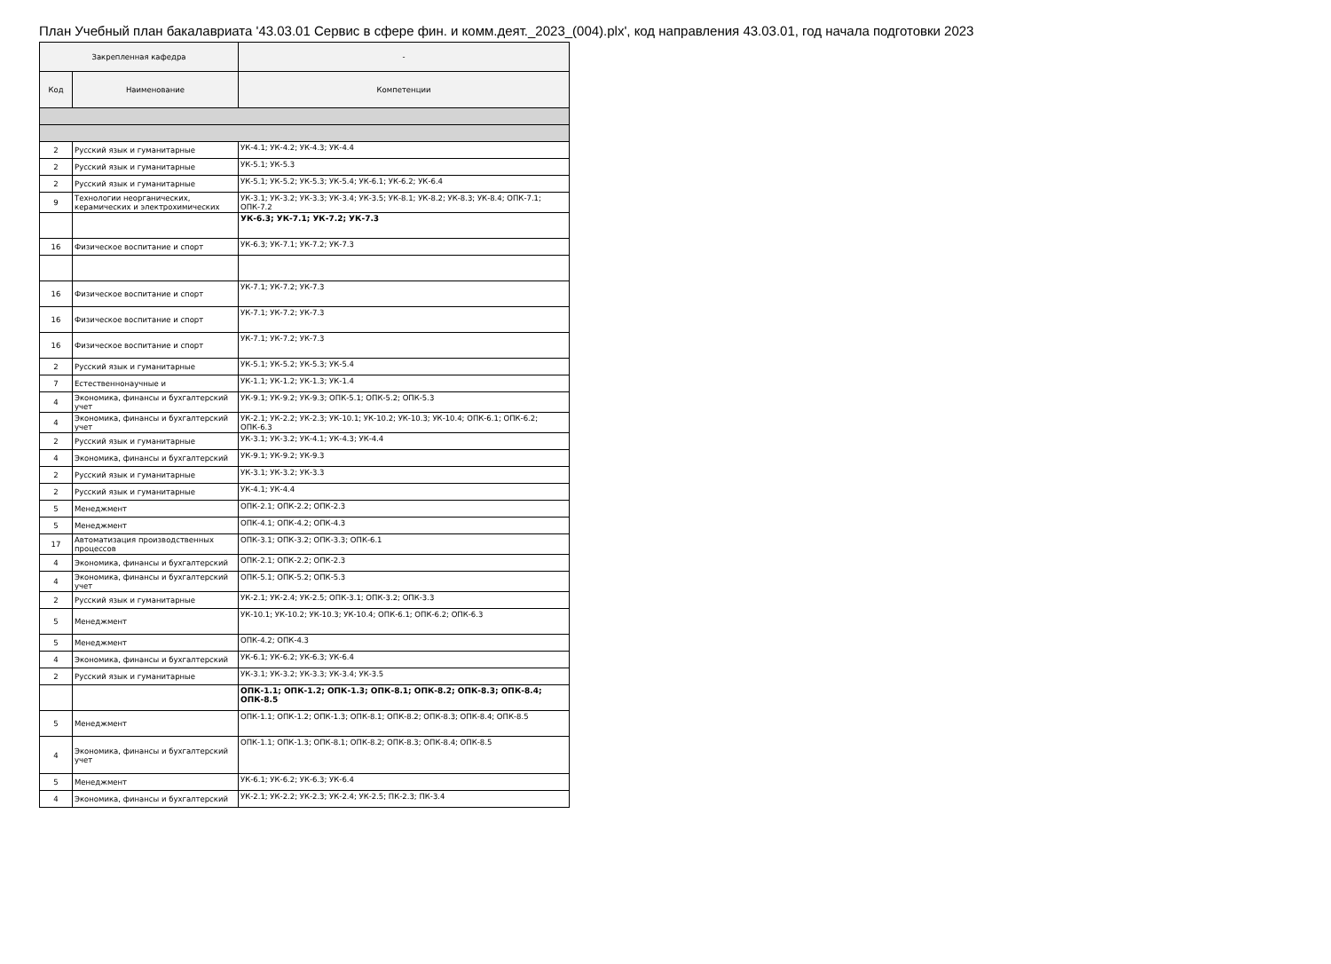План Учебный план бакалавриата '43.03.01 Сервис в сфере фин. и комм.деят._2023_(004).plx', код направления 43.03.01, год начала подготовки 2023
| Закрепленная кафедра | | - |
| --- | --- | --- |
| Код | Наименование | Компетенции |
| 2 | Русский язык и гуманитарные | УК-4.1; УК-4.2; УК-4.3; УК-4.4 |
| 2 | Русский язык и гуманитарные | УК-5.1; УК-5.3 |
| 2 | Русский язык и гуманитарные | УК-5.1; УК-5.2; УК-5.3; УК-5.4; УК-6.1; УК-6.2; УК-6.4 |
| 9 | Технологии неорганических, керамических и электрохимических | УК-3.1; УК-3.2; УК-3.3; УК-3.4; УК-3.5; УК-8.1; УК-8.2; УК-8.3; УК-8.4; ОПК-7.1; ОПК-7.2 |
| | | УК-6.3; УК-7.1; УК-7.2; УК-7.3 |
| 16 | Физическое воспитание и спорт | УК-6.3; УК-7.1; УК-7.2; УК-7.3 |
| 16 | Физическое воспитание и спорт | УК-7.1; УК-7.2; УК-7.3 |
| 16 | Физическое воспитание и спорт | УК-7.1; УК-7.2; УК-7.3 |
| 16 | Физическое воспитание и спорт | УК-7.1; УК-7.2; УК-7.3 |
| 2 | Русский язык и гуманитарные | УК-5.1; УК-5.2; УК-5.3; УК-5.4 |
| 7 | Естественнонаучные и | УК-1.1; УК-1.2; УК-1.3; УК-1.4 |
| 4 | Экономика, финансы и бухгалтерский учет | УК-9.1; УК-9.2; УК-9.3; ОПК-5.1; ОПК-5.2; ОПК-5.3 |
| 4 | Экономика, финансы и бухгалтерский учет | УК-2.1; УК-2.2; УК-2.3; УК-10.1; УК-10.2; УК-10.3; УК-10.4; ОПК-6.1; ОПК-6.2; ОПК-6.3 |
| 2 | Русский язык и гуманитарные | УК-3.1; УК-3.2; УК-4.1; УК-4.3; УК-4.4 |
| 4 | Экономика, финансы и бухгалтерский | УК-9.1; УК-9.2; УК-9.3 |
| 2 | Русский язык и гуманитарные | УК-3.1; УК-3.2; УК-3.3 |
| 2 | Русский язык и гуманитарные | УК-4.1; УК-4.4 |
| 5 | Менеджмент | ОПК-2.1; ОПК-2.2; ОПК-2.3 |
| 5 | Менеджмент | ОПК-4.1; ОПК-4.2; ОПК-4.3 |
| 17 | Автоматизация производственных процессов | ОПК-3.1; ОПК-3.2; ОПК-3.3; ОПК-6.1 |
| 4 | Экономика, финансы и бухгалтерский | ОПК-2.1; ОПК-2.2; ОПК-2.3 |
| 4 | Экономика, финансы и бухгалтерский учет | ОПК-5.1; ОПК-5.2; ОПК-5.3 |
| 2 | Русский язык и гуманитарные | УК-2.1; УК-2.4; УК-2.5; ОПК-3.1; ОПК-3.2; ОПК-3.3 |
| 5 | Менеджмент | УК-10.1; УК-10.2; УК-10.3; УК-10.4; ОПК-6.1; ОПК-6.2; ОПК-6.3 |
| 5 | Менеджмент | ОПК-4.2; ОПК-4.3 |
| 4 | Экономика, финансы и бухгалтерский | УК-6.1; УК-6.2; УК-6.3; УК-6.4 |
| 2 | Русский язык и гуманитарные | УК-3.1; УК-3.2; УК-3.3; УК-3.4; УК-3.5 |
| | | ОПК-1.1; ОПК-1.2; ОПК-1.3; ОПК-8.1; ОПК-8.2; ОПК-8.3; ОПК-8.4; ОПК-8.5 |
| 5 | Менеджмент | ОПК-1.1; ОПК-1.2; ОПК-1.3; ОПК-8.1; ОПК-8.2; ОПК-8.3; ОПК-8.4; ОПК-8.5 |
| 4 | Экономика, финансы и бухгалтерский учет | ОПК-1.1; ОПК-1.3; ОПК-8.1; ОПК-8.2; ОПК-8.3; ОПК-8.4; ОПК-8.5 |
| 5 | Менеджмент | УК-6.1; УК-6.2; УК-6.3; УК-6.4 |
| 4 | Экономика, финансы и бухгалтерский | УК-2.1; УК-2.2; УК-2.3; УК-2.4; УК-2.5; ПК-2.3; ПК-3.4 |